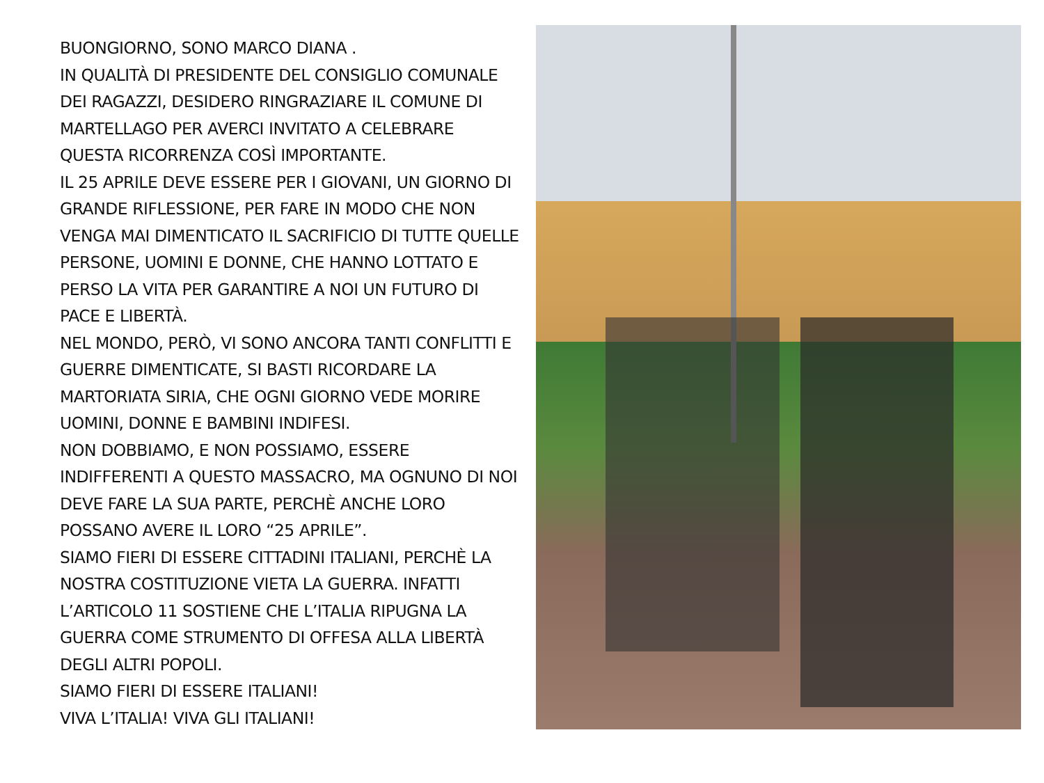BUONGIORNO, SONO MARCO DIANA .
IN QUALITÀ DI PRESIDENTE DEL CONSIGLIO COMUNALE DEI RAGAZZI, DESIDERO RINGRAZIARE IL COMUNE DI MARTELLAGO PER AVERCI INVITATO A CELEBRARE QUESTA RICORRENZA COSÌ IMPORTANTE.
IL 25 APRILE DEVE ESSERE PER I GIOVANI, UN GIORNO DI GRANDE RIFLESSIONE, PER FARE IN MODO CHE NON VENGA MAI DIMENTICATO IL SACRIFICIO DI TUTTE QUELLE PERSONE, UOMINI E DONNE, CHE HANNO LOTTATO E PERSO LA VITA PER GARANTIRE A NOI UN FUTURO DI PACE E LIBERTÀ.
NEL MONDO, PERÒ, VI SONO ANCORA TANTI CONFLITTI E GUERRE DIMENTICATE, SI BASTI RICORDARE LA MARTORIATA SIRIA, CHE OGNI GIORNO VEDE MORIRE UOMINI, DONNE E BAMBINI INDIFESI.
NON DOBBIAMO, E NON POSSIAMO, ESSERE INDIFFERENTI A QUESTO MASSACRO, MA OGNUNO DI NOI DEVE FARE LA SUA PARTE, PERCHÈ ANCHE LORO POSSANO AVERE IL LORO “25 APRILE”.
SIAMO FIERI DI ESSERE CITTADINI ITALIANI, PERCHÈ LA NOSTRA COSTITUZIONE VIETA LA GUERRA. INFATTI L’ARTICOLO 11 SOSTIENE CHE L’ITALIA RIPUGNA LA GUERRA COME STRUMENTO DI OFFESA ALLA LIBERTÀ DEGLI ALTRI POPOLI.
SIAMO FIERI DI ESSERE ITALIANI!
VIVA L’ITALIA! VIVA GLI ITALIANI!